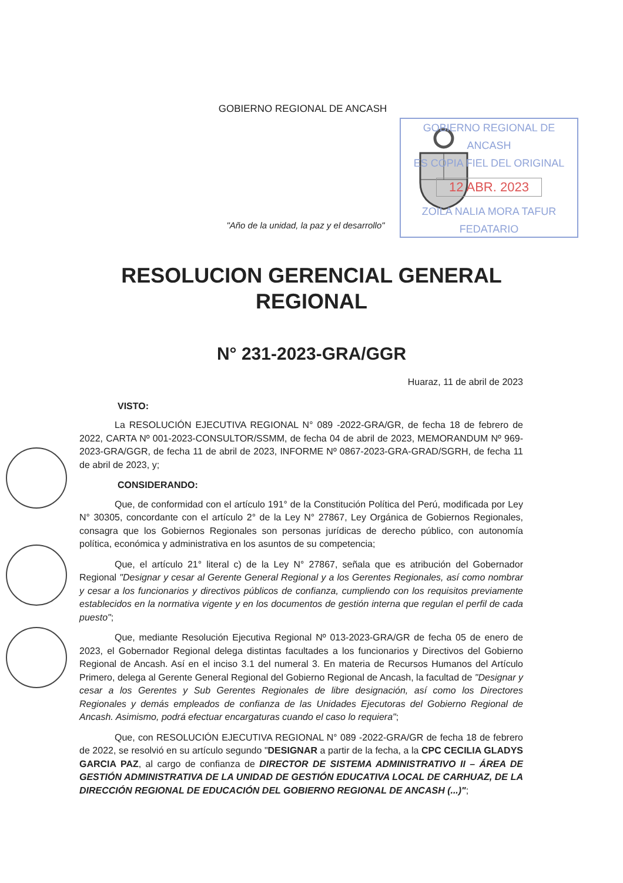GOBIERNO REGIONAL DE ANCASH
ES COPIA FIEL DEL ORIGINAL
12 ABR. 2023
ZOILA NALIA MORA TAFUR
FEDATARIO
GOBIERNO REGIONAL DE ANCASH
"Año de la unidad, la paz y el desarrollo"
RESOLUCION GERENCIAL GENERAL
REGIONAL
N° 231-2023-GRA/GGR
Huaraz, 11 de abril de 2023
VISTO:
La RESOLUCIÓN EJECUTIVA REGIONAL N° 089 -2022-GRA/GR, de fecha 18 de febrero de 2022, CARTA Nº 001-2023-CONSULTOR/SSMM, de fecha 04 de abril de 2023, MEMORANDUM Nº 969-2023-GRA/GGR, de fecha 11 de abril de 2023, INFORME Nº 0867-2023-GRA-GRAD/SGRH, de fecha 11 de abril de 2023, y;
CONSIDERANDO:
Que, de conformidad con el artículo 191° de la Constitución Política del Perú, modificada por Ley N° 30305, concordante con el artículo 2° de la Ley N° 27867, Ley Orgánica de Gobiernos Regionales, consagra que los Gobiernos Regionales son personas jurídicas de derecho público, con autonomía política, económica y administrativa en los asuntos de su competencia;
Que, el artículo 21° literal c) de la Ley N° 27867, señala que es atribución del Gobernador Regional "Designar y cesar al Gerente General Regional y a los Gerentes Regionales, así como nombrar y cesar a los funcionarios y directivos públicos de confianza, cumpliendo con los requisitos previamente establecidos en la normativa vigente y en los documentos de gestión interna que regulan el perfil de cada puesto";
Que, mediante Resolución Ejecutiva Regional Nº 013-2023-GRA/GR de fecha 05 de enero de 2023, el Gobernador Regional delega distintas facultades a los funcionarios y Directivos del Gobierno Regional de Ancash. Así en el inciso 3.1 del numeral 3. En materia de Recursos Humanos del Artículo Primero, delega al Gerente General Regional del Gobierno Regional de Ancash, la facultad de "Designar y cesar a los Gerentes y Sub Gerentes Regionales de libre designación, así como los Directores Regionales y demás empleados de confianza de las Unidades Ejecutoras del Gobierno Regional de Ancash. Asimismo, podrá efectuar encargaturas cuando el caso lo requiera";
Que, con RESOLUCIÓN EJECUTIVA REGIONAL N° 089 -2022-GRA/GR de fecha 18 de febrero de 2022, se resolvió en su artículo segundo "DESIGNAR a partir de la fecha, a la CPC CECILIA GLADYS GARCIA PAZ, al cargo de confianza de DIRECTOR DE SISTEMA ADMINISTRATIVO II – ÁREA DE GESTIÓN ADMINISTRATIVA DE LA UNIDAD DE GESTIÓN EDUCATIVA LOCAL DE CARHUAZ, DE LA DIRECCIÓN REGIONAL DE EDUCACIÓN DEL GOBIERNO REGIONAL DE ANCASH (...)";